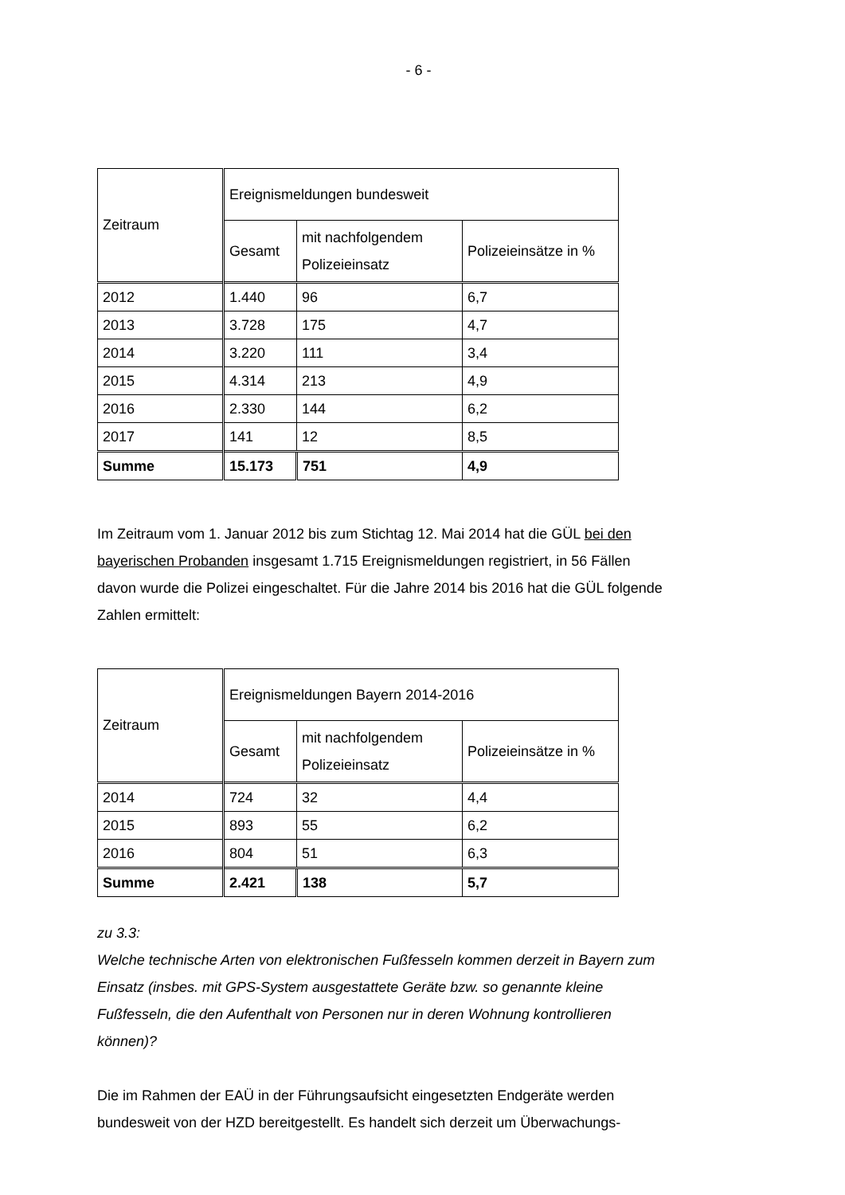- 6 -
| Zeitraum | Ereignismeldungen bundesweit | | |
| | Gesamt | mit nachfolgendem Polizeieinsatz | Polizeieinsätze in % |
| 2012 | 1.440 | 96 | 6,7 |
| 2013 | 3.728 | 175 | 4,7 |
| 2014 | 3.220 | 111 | 3,4 |
| 2015 | 4.314 | 213 | 4,9 |
| 2016 | 2.330 | 144 | 6,2 |
| 2017 | 141 | 12 | 8,5 |
| Summe | 15.173 | 751 | 4,9 |
Im Zeitraum vom 1. Januar 2012 bis zum Stichtag 12. Mai 2014 hat die GÜL bei den bayerischen Probanden insgesamt 1.715 Ereignismeldungen registriert, in 56 Fällen davon wurde die Polizei eingeschaltet. Für die Jahre 2014 bis 2016 hat die GÜL folgende Zahlen ermittelt:
| Zeitraum | Ereignismeldungen Bayern 2014-2016 | | |
| | Gesamt | mit nachfolgendem Polizeieinsatz | Polizeieinsätze in % |
| 2014 | 724 | 32 | 4,4 |
| 2015 | 893 | 55 | 6,2 |
| 2016 | 804 | 51 | 6,3 |
| Summe | 2.421 | 138 | 5,7 |
zu 3.3:
Welche technische Arten von elektronischen Fußfesseln kommen derzeit in Bayern zum Einsatz (insbes. mit GPS-System ausgestattete Geräte bzw. so genannte kleine Fußfesseln, die den Aufenthalt von Personen nur in deren Wohnung kontrollieren können)?
Die im Rahmen der EAÜ in der Führungsaufsicht eingesetzten Endgeräte werden bundesweit von der HZD bereitgestellt. Es handelt sich derzeit um Überwachungs-